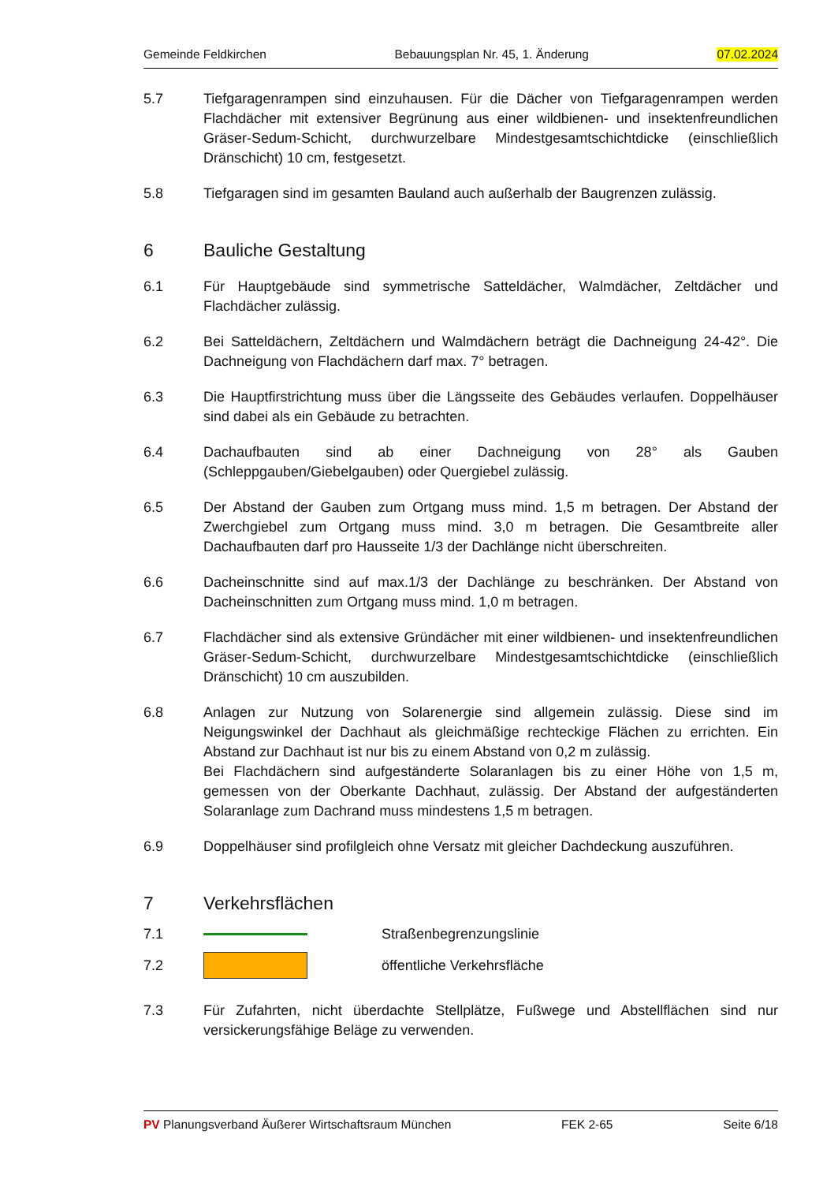Gemeinde Feldkirchen Bebauungsplan Nr. 45, 1. Änderung 07.02.2024
5.7 Tiefgaragenrampen sind einzuhausen. Für die Dächer von Tiefgaragenrampen werden Flachdächer mit extensiver Begrünung aus einer wildbienen- und insektenfreundlichen Gräser-Sedum-Schicht, durchwurzelbare Mindestgesamtschichtdicke (einschließlich Dränschicht) 10 cm, festgesetzt.
5.8 Tiefgaragen sind im gesamten Bauland auch außerhalb der Baugrenzen zulässig.
6 Bauliche Gestaltung
6.1 Für Hauptgebäude sind symmetrische Satteldächer, Walmdächer, Zeltdächer und Flachdächer zulässig.
6.2 Bei Satteldächern, Zeltdächern und Walmdächern beträgt die Dachneigung 24-42°. Die Dachneigung von Flachdächern darf max. 7° betragen.
6.3 Die Hauptfirstrichtung muss über die Längsseite des Gebäudes verlaufen. Doppelhäuser sind dabei als ein Gebäude zu betrachten.
6.4 Dachaufbauten sind ab einer Dachneigung von 28° als Gauben (Schleppgauben/Giebelgauben) oder Quergiebel zulässig.
6.5 Der Abstand der Gauben zum Ortgang muss mind. 1,5 m betragen. Der Abstand der Zwerchgiebel zum Ortgang muss mind. 3,0 m betragen. Die Gesamtbreite aller Dachaufbauten darf pro Hausseite 1/3 der Dachlänge nicht überschreiten.
6.6 Dacheinschnitte sind auf max.1/3 der Dachlänge zu beschränken. Der Abstand von Dacheinschnitten zum Ortgang muss mind. 1,0 m betragen.
6.7 Flachdächer sind als extensive Gründächer mit einer wildbienen- und insektenfreundlichen Gräser-Sedum-Schicht, durchwurzelbare Mindestgesamtschichtdicke (einschließlich Dränschicht) 10 cm auszubilden.
6.8 Anlagen zur Nutzung von Solarenergie sind allgemein zulässig. Diese sind im Neigungswinkel der Dachhaut als gleichmäßige rechteckige Flächen zu errichten. Ein Abstand zur Dachhaut ist nur bis zu einem Abstand von 0,2 m zulässig.
Bei Flachdächern sind aufgeständerte Solaranlagen bis zu einer Höhe von 1,5 m, gemessen von der Oberkante Dachhaut, zulässig. Der Abstand der aufgeständerten Solaranlage zum Dachrand muss mindestens 1,5 m betragen.
6.9 Doppelhäuser sind profilgleich ohne Versatz mit gleicher Dachdeckung auszuführen.
7 Verkehrsflächen
7.1 Straßenbegrenzungslinie
7.2 öffentliche Verkehrsfläche
7.3 Für Zufahrten, nicht überdachte Stellplätze, Fußwege und Abstellflächen sind nur versickerungsfähige Beläge zu verwenden.
PV Planungsverband Äußerer Wirtschaftsraum München FEK 2-65 Seite 6/18